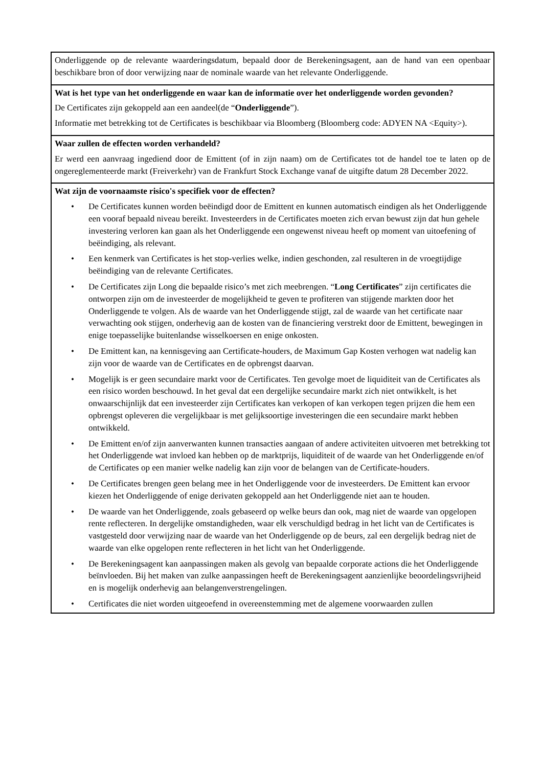| Onderliggende op de relevante waarderingsdatum, bepaald door de Berekeningsagent, aan de hand van een openbaar beschikbare bron of door verwijzing naar de nominale waarde van het relevante Onderliggende. |
| Wat is het type van het onderliggende en waar kan de informatie over het onderliggende worden gevonden? De Certificates zijn gekoppeld aan een aandeel(de “ Onderliggende ”). Informatie met betrekking tot de Certificates is beschikbaar via Bloomberg (Bloomberg code: ADYEN NA <Equity>). |
| Waar zullen de effecten worden verhandeld? Er werd een aanvraag ingediend door de Emittent (of in zijn naam) om de Certificates tot de handel toe te laten op de ongereglementeerde markt (Freiverkehr) van de Frankfurt Stock Exchange vanaf de uitgifte datum 28 December 2022. |
| Wat zijn de voornaamste risico's specifiek voor de effecten? • De Certificates kunnen worden beëindigd door de Emittent en kunnen automatisch eindigen als het Onderliggende een vooraf bepaald niveau bereikt. Investeerders in de Certificates moeten zich ervan bewust zijn dat hun gehele investering verloren kan gaan als het Onderliggende een ongewenst niveau heeft op moment van uitoefening of beëindiging, als relevant. • Een kenmerk van Certificates is het stop-verlies welke, indien geschonden, zal resulteren in de vroegtijdige beëindiging van de relevante Certificates. • De Certificates zijn Long die bepaalde risico’s met zich meebrengen. “ Long Certificates ” zijn certificates die ontworpen zijn om de investeerder de mogelijkheid te geven te profiteren van stijgende markten door het Onderliggende te volgen. Als de waarde van het Onderliggende stijgt, zal de waarde van het certificate naar verwachting ook stijgen, onderhevig aan de kosten van de financiering verstrekt door de Emittent, bewegingen in enige toepasselijke buitenlandse wisselkoersen en enige onkosten. • De Emittent kan, na kennisgeving aan Certificate-houders, de Maximum Gap Kosten verhogen wat nadelig kan zijn voor de waarde van de Certificates en de opbrengst daarvan. • Mogelijk is er geen secundaire markt voor de Certificates. Ten gevolge moet de liquiditeit van de Certificates als een risico worden beschouwd. In het geval dat een dergelijke secundaire markt zich niet ontwikkelt, is het onwaarschijnlijk dat een investeerder zijn Certificates kan verkopen of kan verkopen tegen prijzen die hem een opbrengst opleveren die vergelijkbaar is met gelijksoortige investeringen die een secundaire markt hebben ontwikkeld. • De Emittent en/of zijn aanverwanten kunnen transacties aangaan of andere activiteiten uitvoeren met betrekking tot het Onderliggende wat invloed kan hebben op de marktprijs, liquiditeit of de waarde van het Onderliggende en/of de Certificates op een manier welke nadelig kan zijn voor de belangen van de Certificate-houders. • De Certificates brengen geen belang mee in het Onderliggende voor de investeerders. De Emittent kan ervoor kiezen het Onderliggende of enige derivaten gekoppeld aan het Onderliggende niet aan te houden. • De waarde van het Onderliggende, zoals gebaseerd op welke beurs dan ook, mag niet de waarde van opgelopen rente reflecteren. In dergelijke omstandigheden, waar elk verschuldigd bedrag in het licht van de Certificates is vastgesteld door verwijzing naar de waarde van het Onderliggende op de beurs, zal een dergelijk bedrag niet de waarde van elke opgelopen rente reflecteren in het licht van het Onderliggende. • De Berekeningsagent kan aanpassingen maken als gevolg van bepaalde corporate actions die het Onderliggende beïnvloeden. Bij het maken van zulke aanpassingen heeft de Berekeningsagent aanzienlijke beoordelingsvrijheid en is mogelijk onderhevig aan belangenverstrengelingen. • Certificates die niet worden uitgeoefend in overeenstemming met de algemene voorwaarden zullen |